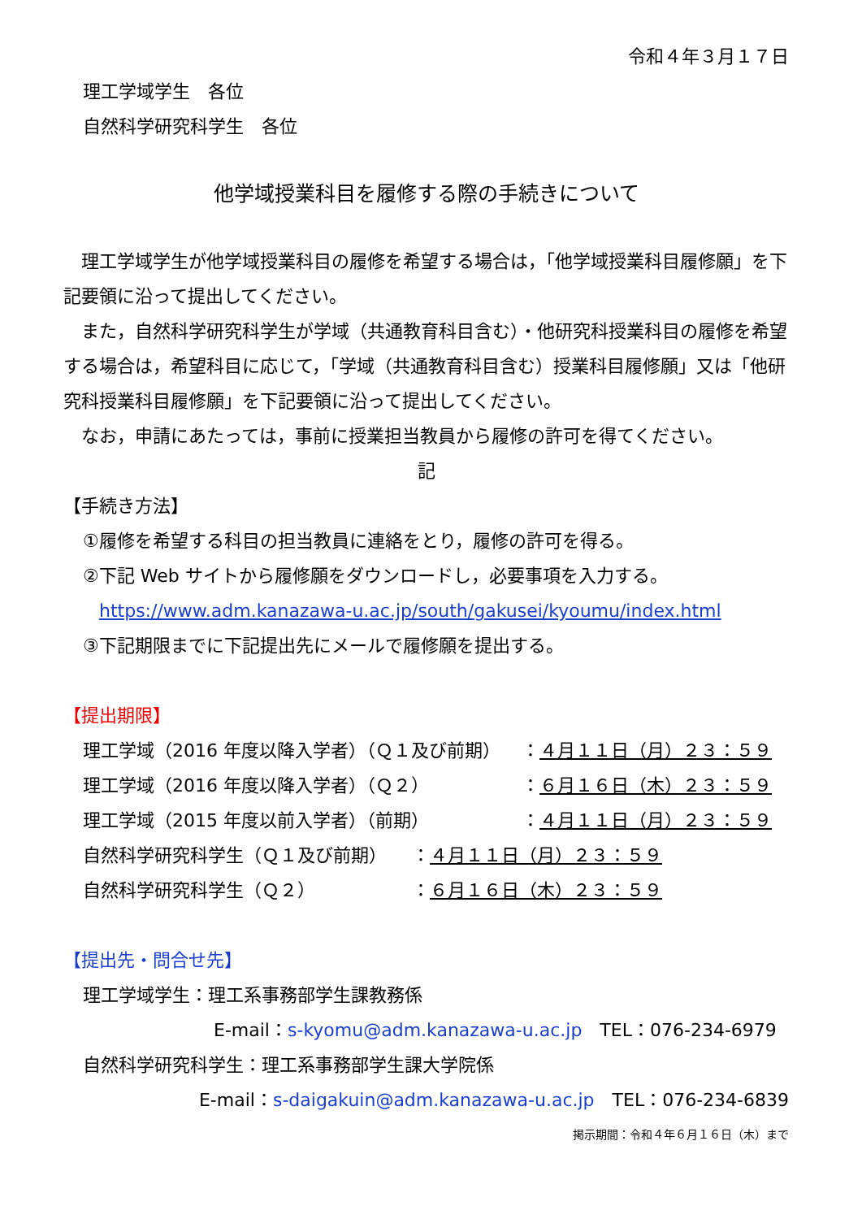令和４年３月１７日
理工学域学生　各位
自然科学研究科学生　各位
他学域授業科目を履修する際の手続きについて
　理工学域学生が他学域授業科目の履修を希望する場合は，「他学域授業科目履修願」を下記要領に沿って提出してください。
　また，自然科学研究科学生が学域（共通教育科目含む）・他研究科授業科目の履修を希望する場合は，希望科目に応じて，「学域（共通教育科目含む）授業科目履修願」又は「他研究科授業科目履修願」を下記要領に沿って提出してください。
　なお，申請にあたっては，事前に授業担当教員から履修の許可を得てください。
記
【手続き方法】
①履修を希望する科目の担当教員に連絡をとり，履修の許可を得る。
②下記 Web サイトから履修願をダウンロードし，必要事項を入力する。
https://www.adm.kanazawa-u.ac.jp/south/gakusei/kyoumu/index.html
③下記期限までに下記提出先にメールで履修願を提出する。
【提出期限】
理工学域（2016 年度以降入学者）（Ｑ１及び前期） ：４月１１日（月）２３：５９
理工学域（2016 年度以降入学者）（Ｑ２） ：６月１６日（木）２３：５９
理工学域（2015 年度以前入学者）（前期） ：４月１１日（月）２３：５９
自然科学研究科学生（Ｑ１及び前期） ：４月１１日（月）２３：５９
自然科学研究科学生（Ｑ２） ：６月１６日（木）２３：５９
【提出先・問合せ先】
理工学域学生：理工系事務部学生課教務係
E-mail：s-kyomu@adm.kanazawa-u.ac.jp　TEL：076-234-6979
自然科学研究科学生：理工系事務部学生課大学院係
E-mail：s-daigakuin@adm.kanazawa-u.ac.jp　TEL：076-234-6839
掲示期間：令和４年６月１６日（木）まで